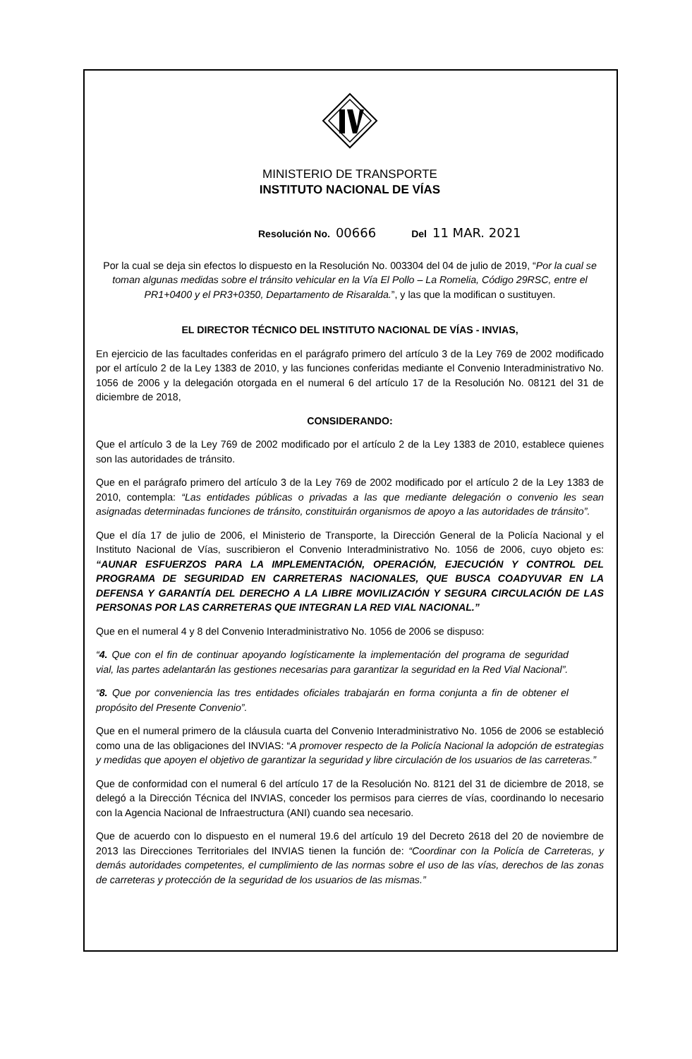MINISTERIO DE TRANSPORTE
INSTITUTO NACIONAL DE VÍAS
Resolución No. 00666 Del 11 MAR. 2021
Por la cual se deja sin efectos lo dispuesto en la Resolución No. 003304 del 04 de julio de 2019, “Por la cual se toman algunas medidas sobre el tránsito vehicular en la Vía El Pollo – La Romelia, Código 29RSC, entre el PR1+0400 y el PR3+0350, Departamento de Risaralda.”, y las que la modifican o sustituyen.
EL DIRECTOR TÉCNICO DEL INSTITUTO NACIONAL DE VÍAS - INVIAS,
En ejercicio de las facultades conferidas en el parágrafo primero del artículo 3 de la Ley 769 de 2002 modificado por el artículo 2 de la Ley 1383 de 2010, y las funciones conferidas mediante el Convenio Interadministrativo No. 1056 de 2006 y la delegación otorgada en el numeral 6 del artículo 17 de la Resolución No. 08121 del 31 de diciembre de 2018,
CONSIDERANDO:
Que el artículo 3 de la Ley 769 de 2002 modificado por el artículo 2 de la Ley 1383 de 2010, establece quienes son las autoridades de tránsito.
Que en el parágrafo primero del artículo 3 de la Ley 769 de 2002 modificado por el artículo 2 de la Ley 1383 de 2010, contempla: “Las entidades públicas o privadas a las que mediante delegación o convenio les sean asignadas determinadas funciones de tránsito, constituirán organismos de apoyo a las autoridades de tránsito”.
Que el día 17 de julio de 2006, el Ministerio de Transporte, la Dirección General de la Policía Nacional y el Instituto Nacional de Vías, suscribieron el Convenio Interadministrativo No. 1056 de 2006, cuyo objeto es: “AUNAR ESFUERZOS PARA LA IMPLEMENTACIÓN, OPERACIÓN, EJECUCIÓN Y CONTROL DEL PROGRAMA DE SEGURIDAD EN CARRETERAS NACIONALES, QUE BUSCA COADYUVAR EN LA DEFENSA Y GARANTÍA DEL DERECHO A LA LIBRE MOVILIZACIÓN Y SEGURA CIRCULACIÓN DE LAS PERSONAS POR LAS CARRETERAS QUE INTEGRAN LA RED VIAL NACIONAL.”
Que en el numeral 4 y 8 del Convenio Interadministrativo No. 1056 de 2006 se dispuso:
“4. Que con el fin de continuar apoyando logísticamente la implementación del programa de seguridad vial, las partes adelantarán las gestiones necesarias para garantizar la seguridad en la Red Vial Nacional”.
“8. Que por conveniencia las tres entidades oficiales trabajarán en forma conjunta a fin de obtener el propósito del Presente Convenio”.
Que en el numeral primero de la cláusula cuarta del Convenio Interadministrativo No. 1056 de 2006 se estableció como una de las obligaciones del INVIAS: “A promover respecto de la Policía Nacional la adopción de estrategias y medidas que apoyen el objetivo de garantizar la seguridad y libre circulación de los usuarios de las carreteras.”
Que de conformidad con el numeral 6 del artículo 17 de la Resolución No. 8121 del 31 de diciembre de 2018, se delegó a la Dirección Técnica del INVIAS, conceder los permisos para cierres de vías, coordinando lo necesario con la Agencia Nacional de Infraestructura (ANI) cuando sea necesario.
Que de acuerdo con lo dispuesto en el numeral 19.6 del artículo 19 del Decreto 2618 del 20 de noviembre de 2013 las Direcciones Territoriales del INVIAS tienen la función de: “Coordinar con la Policía de Carreteras, y demás autoridades competentes, el cumplimiento de las normas sobre el uso de las vías, derechos de las zonas de carreteras y protección de la seguridad de los usuarios de las mismas.”